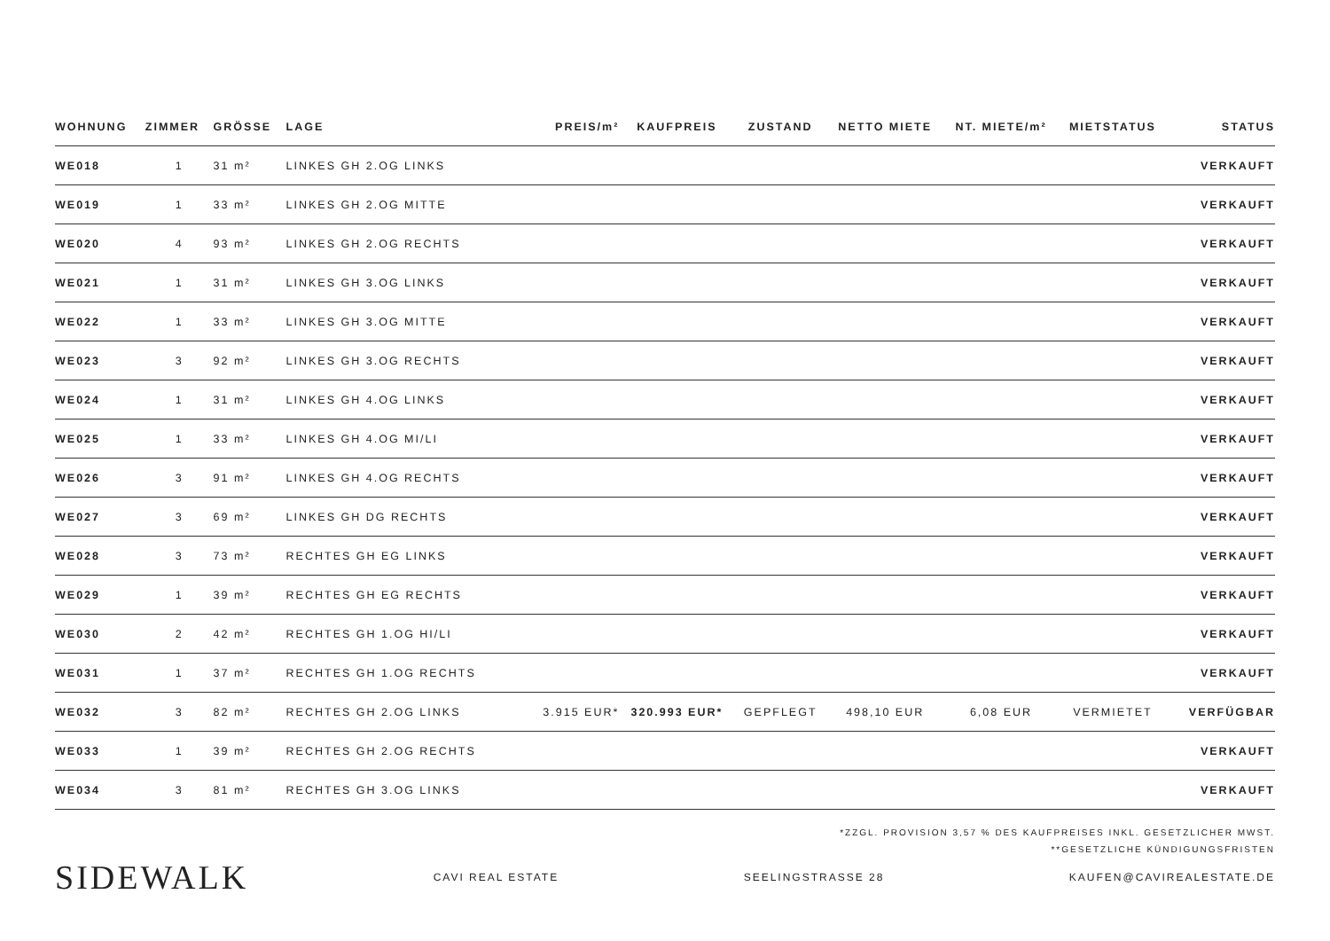| WOHNUNG | ZIMMER | GRÖSSE | LAGE | PREIS/m² | KAUFPREIS | ZUSTAND | NETTO MIETE | NT. MIETE/m² | MIETSTATUS | STATUS |
| --- | --- | --- | --- | --- | --- | --- | --- | --- | --- | --- |
| WE018 | 1 | 31 m² | LINKES GH 2.OG LINKS | | | | | | | VERKAUFT |
| WE019 | 1 | 33 m² | LINKES GH 2.OG MITTE | | | | | | | VERKAUFT |
| WE020 | 4 | 93 m² | LINKES GH 2.OG RECHTS | | | | | | | VERKAUFT |
| WE021 | 1 | 31 m² | LINKES GH 3.OG LINKS | | | | | | | VERKAUFT |
| WE022 | 1 | 33 m² | LINKES GH 3.OG MITTE | | | | | | | VERKAUFT |
| WE023 | 3 | 92 m² | LINKES GH 3.OG RECHTS | | | | | | | VERKAUFT |
| WE024 | 1 | 31 m² | LINKES GH 4.OG LINKS | | | | | | | VERKAUFT |
| WE025 | 1 | 33 m² | LINKES GH 4.OG MI/LI | | | | | | | VERKAUFT |
| WE026 | 3 | 91 m² | LINKES GH 4.OG RECHTS | | | | | | | VERKAUFT |
| WE027 | 3 | 69 m² | LINKES GH DG RECHTS | | | | | | | VERKAUFT |
| WE028 | 3 | 73 m² | RECHTES GH EG LINKS | | | | | | | VERKAUFT |
| WE029 | 1 | 39 m² | RECHTES GH EG RECHTS | | | | | | | VERKAUFT |
| WE030 | 2 | 42 m² | RECHTES GH 1.OG HI/LI | | | | | | | VERKAUFT |
| WE031 | 1 | 37 m² | RECHTES GH 1.OG RECHTS | | | | | | | VERKAUFT |
| WE032 | 3 | 82 m² | RECHTES GH 2.OG LINKS | 3.915 EUR* | 320.993 EUR* | GEPFLEGT | 498,10 EUR | 6,08 EUR | VERMIETET | VERFÜGBAR |
| WE033 | 1 | 39 m² | RECHTES GH 2.OG RECHTS | | | | | | | VERKAUFT |
| WE034 | 3 | 81 m² | RECHTES GH 3.OG LINKS | | | | | | | VERKAUFT |
*ZZGL. PROVISION 3,57 % DES KAUFPREISES INKL. GESETZLICHER MWST.
**GESETZLICHE KÜNDIGUNGSFRISTEN
SIDEWALK CAVI REAL ESTATE SEELINGSTRASSE 28 KAUFEN@CAVIREALESTATE.DE